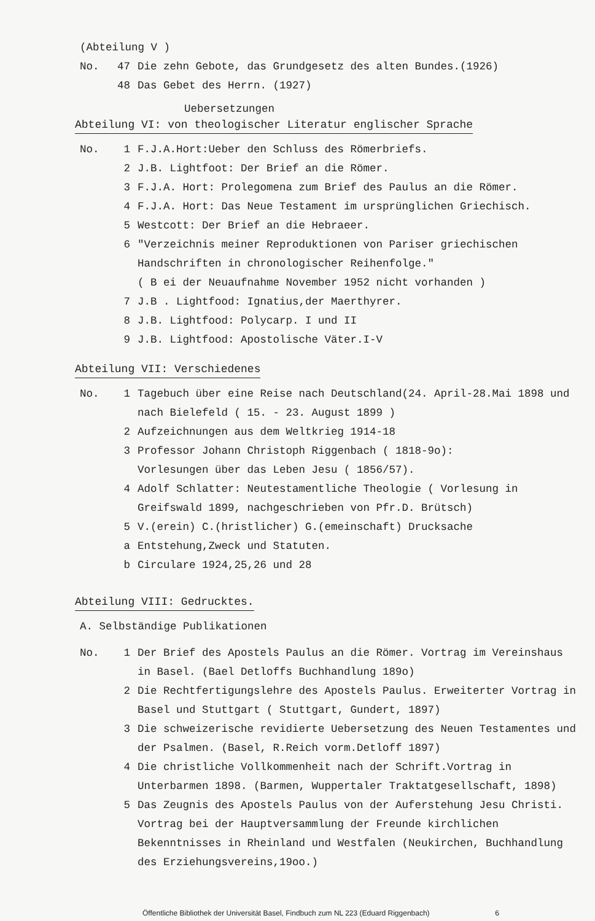(Abteilung V )
No. 47 Die zehn Gebote, das Grundgesetz des alten Bundes.(1926)
48 Das Gebet des Herrn. (1927)
Uebersetzungen
Abteilung VI: von theologischer Literatur englischer Sprache
No. 1 F.J.A.Hort:Ueber den Schluss des Römerbriefs.
2 J.B. Lightfoot: Der Brief an die Römer.
3 F.J.A. Hort: Prolegomena zum Brief des Paulus an die Römer.
4 F.J.A. Hort: Das Neue Testament im ursprünglichen Griechisch.
5 Westcott: Der Brief an die Hebraeer.
6 "Verzeichnis meiner Reproduktionen von Pariser griechischen Handschriften in chronologischer Reihenfolge."
( B ei der Neuaufnahme November 1952 nicht vorhanden )
7 J.B . Lightfood: Ignatius,der Maerthyrer.
8 J.B. Lightfood: Polycarp. I und II
9 J.B. Lightfood: Apostolische Väter.I-V
Abteilung VII: Verschiedenes
No. 1 Tagebuch über eine Reise nach Deutschland(24. April-28.Mai 1898 und nach Bielefeld ( 15. - 23. August 1899 )
2 Aufzeichnungen aus dem Weltkrieg 1914-18
3 Professor Johann Christoph Riggenbach ( 1818-9o):
Vorlesungen über das Leben Jesu ( 1856/57).
4 Adolf Schlatter: Neutestamentliche Theologie ( Vorlesung in Greifswald 1899, nachgeschrieben von Pfr.D. Brütsch)
5 V.(erein) C.(hristlicher) G.(emeinschaft) Drucksache
a Entstehung,Zweck und Statuten.
b Circulare 1924,25,26 und 28
Abteilung VIII: Gedrucktes.
A. Selbständige Publikationen
No. 1 Der Brief des Apostels Paulus an die Römer. Vortrag im Vereinshaus in Basel. (Bael Detloffs Buchhandlung 189o)
2 Die Rechtfertigungslehre des Apostels Paulus. Erweiterter Vortrag in Basel und Stuttgart ( Stuttgart, Gundert, 1897)
3 Die schweizerische revidierte Uebersetzung des Neuen Testamentes und der Psalmen. (Basel, R.Reich vorm.Detloff 1897)
4 Die christliche Vollkommenheit nach der Schrift.Vortrag in Unterbarmen 1898. (Barmen, Wuppertaler Traktatgesellschaft, 1898)
5 Das Zeugnis des Apostels Paulus von der Auferstehung Jesu Christi. Vortrag bei der Hauptversammlung der Freunde kirchlichen Bekenntnisses in Rheinland und Westfalen (Neukirchen, Buchhandlung des Erziehungsvereins,19oo.)
Öffentliche Bibliothek der Universität Basel, Findbuch zum NL 223 (Eduard Riggenbach) 6